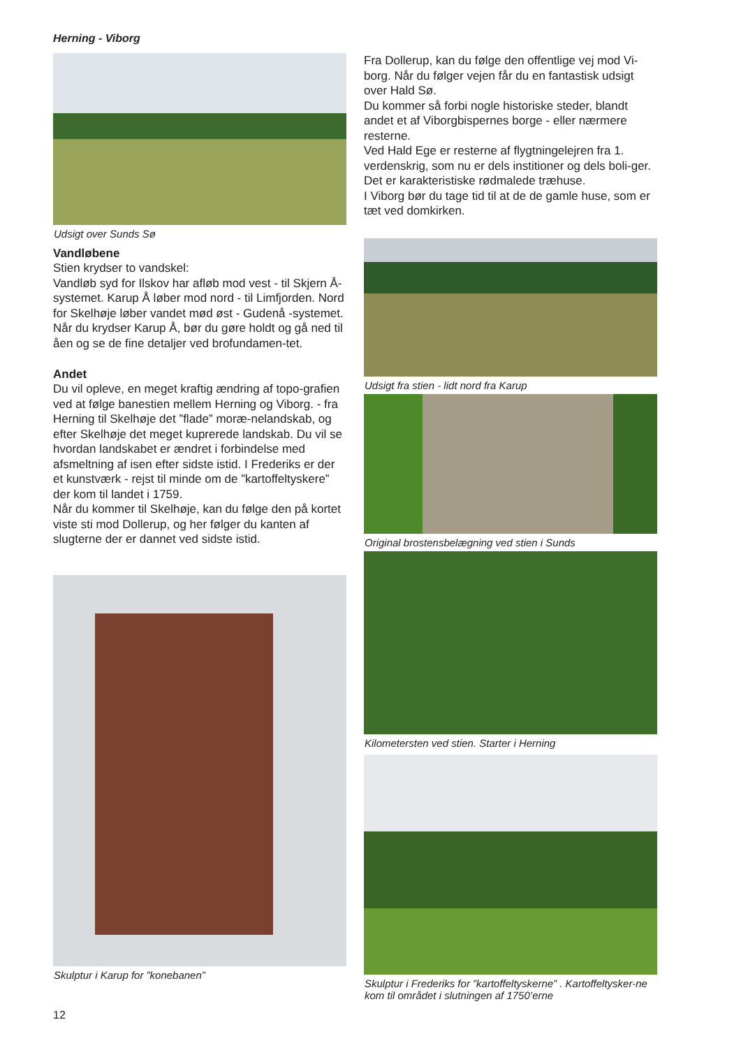Herning - Viborg
Udsigt over Sunds Sø
Vandløbene
Stien krydser to vandskel:
Vandløb syd for Ilskov har afløb mod vest - til Skjern Å-systemet. Karup Å løber mod nord - til Limfjorden. Nord for Skelhøje løber vandet mød øst - Gudenå -systemet.
Når du krydser Karup Å, bør du gøre holdt og gå ned til åen og se de fine detaljer ved brofundamen-tet.
Andet
Du vil opleve, en meget kraftig ændring af topo-grafien ved at følge banestien mellem Herning og Viborg. - fra Herning til Skelhøje det ”flade” moræ-nelandskab, og efter Skelhøje det meget kuprerede landskab. Du vil se hvordan landskabet er ændret i forbindelse med afsmeltning af isen efter sidste istid. I Frederiks er der et kunstværk - rejst til minde om de ”kartoffeltyskere” der kom til landet i 1759.
Når du kommer til Skelhøje, kan du følge den på kortet viste sti mod Dollerup, og her følger du kanten af slugterne der er dannet ved sidste istid.
Skulptur i Karup for ”konebanen”
Fra Dollerup, kan du følge den offentlige vej mod Vi-borg. Når du følger vejen får du en fantastisk udsigt over Hald Sø.
Du kommer så forbi nogle historiske steder, blandt andet et af Viborgbispernes borge - eller nærmere resterne.
Ved Hald Ege er resterne af flygtningelejren fra 1. verdenskrig, som nu er dels institioner og dels boli-ger. Det er karakteristiske rødmalede træhuse.
I Viborg bør du tage tid til at de de gamle huse, som er tæt ved domkirken.
Udsigt fra stien - lidt nord fra Karup
Original brostensbelægning ved stien i Sunds
Kilometersten ved stien. Starter i Herning
Skulptur i Frederiks for ”kartoffeltyskerne” . Kartoffeltysker-ne kom til området i slutningen af 1750’erne
12